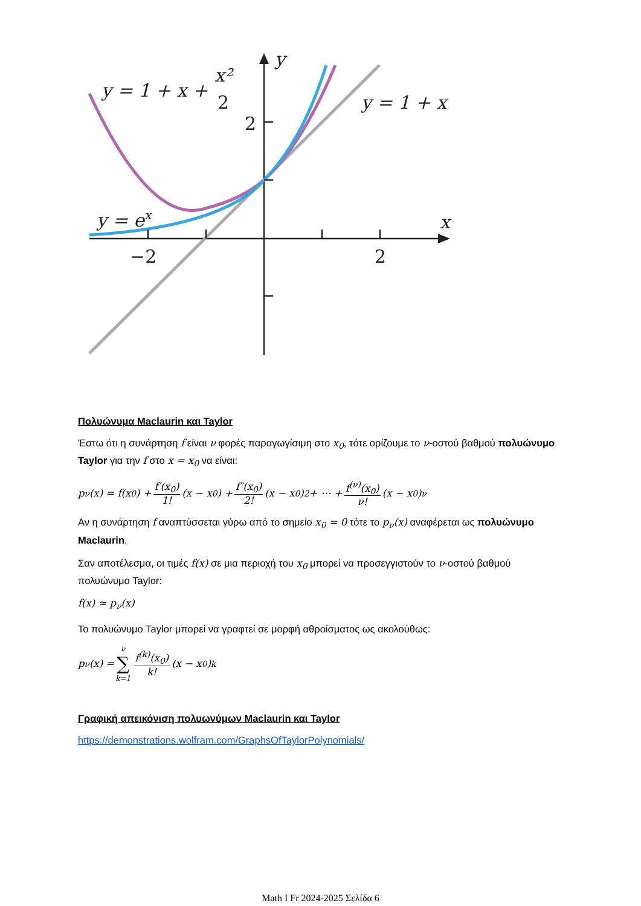y = 1 + x +
x²
2
y = 1 + x
y = ex
y
x
2
−2
2
Πολυώνυμα Maclaurin και Taylor
Έστω ότι η συνάρτηση f είναι ν φορές παραγωγίσιμη στο x<sub>0</sub>, τότε ορίζουμε το ν-οστού βαθμού πολυώνυμο Taylor για την f στο x = x<sub>0</sub> να είναι:
p<sub>ν</sub>(x) = f(x<sub>0</sub>) + f′(x<sub>0</sub>) 1! (x − x<sub>0</sub>) + f″(x<sub>0</sub>) 2! (x − x<sub>0</sub>)<sup>2</sup> + ⋯ + f<sup>(ν)</sup>(x<sub>0</sub>) ν! (x − x<sub>0</sub>)<sup>ν</sup>
Αν η συνάρτηση f αναπτύσσεται γύρω από το σημείο x<sub>0</sub> = 0 τότε το p<sub>ν</sub>(x) αναφέρεται ως πολυώνυμο Maclaurin.
Σαν αποτέλεσμα, οι τιμές f(x) σε μια περιοχή του x<sub>0</sub> μπορεί να προσεγγιστούν το ν-οστού βαθμού πολυώνυμο Taylor:
f(x) ≃ p<sub>ν</sub>(x)
Το πολυώνυμο Taylor μπορεί να γραφτεί σε μορφή αθροίσματος ως ακολούθως:
p<sub>ν</sub>(x) = ν ∑ k=1 f<sup>(k)</sup>(x<sub>0</sub>) k! (x − x<sub>0</sub>)<sup>k</sup>
Γραφική απεικόνιση πολυωνύμων Maclaurin και Taylor
https://demonstrations.wolfram.com/GraphsOfTaylorPolynomials/
Math I Fr 2024-2025 Σελίδα 6